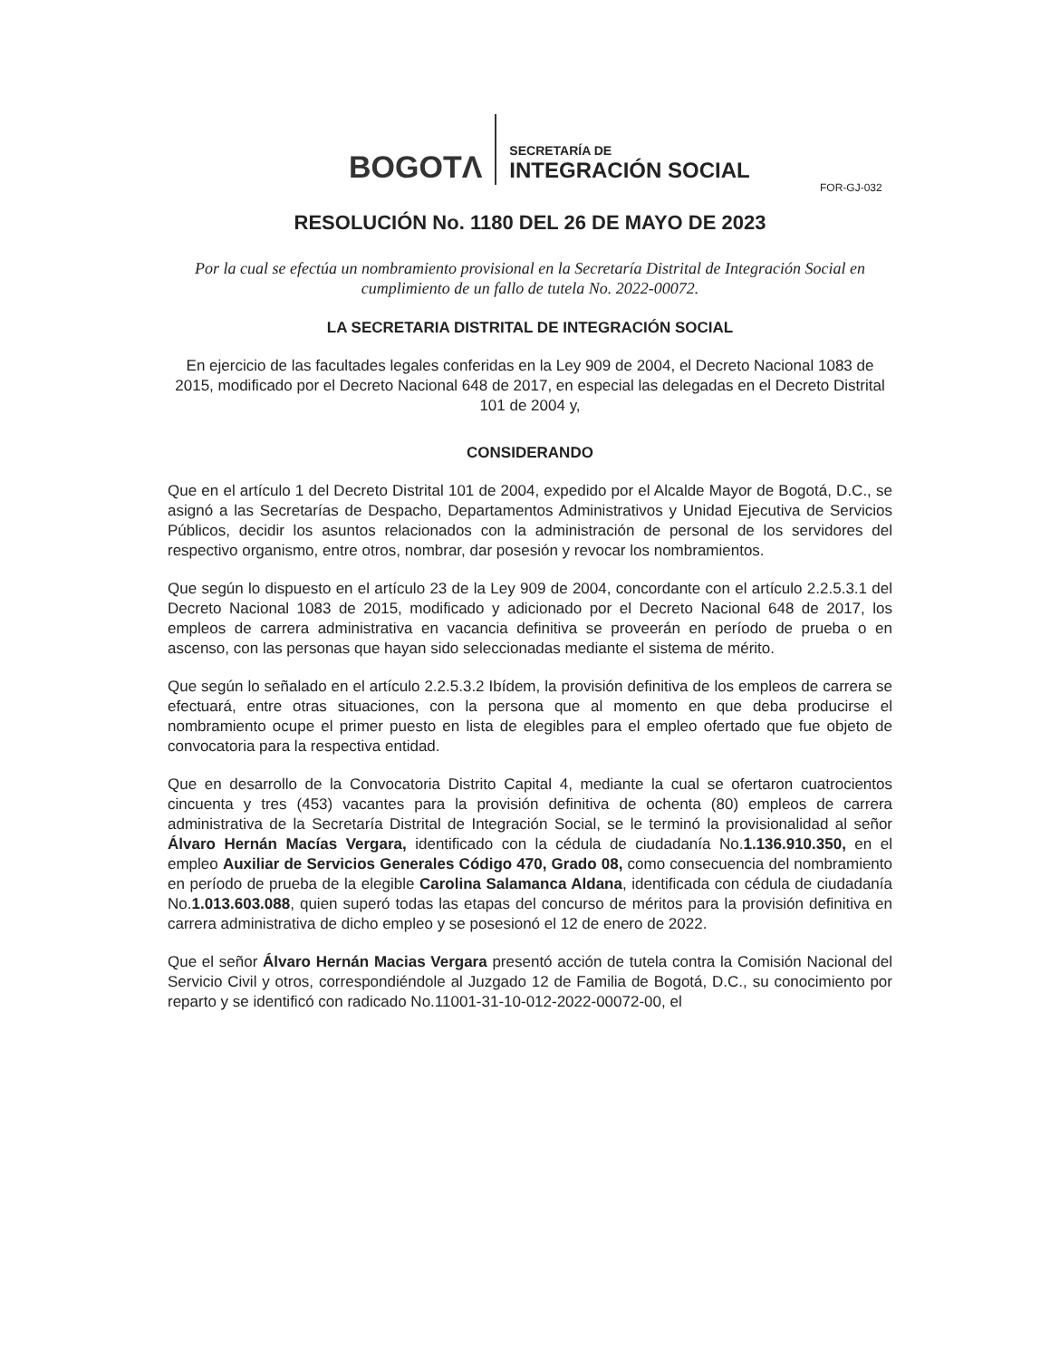BOGOTΛ
SECRETARÍA DE
INTEGRACIÓN SOCIAL
FOR-GJ-032
RESOLUCIÓN No. 1180 DEL 26 DE MAYO DE 2023
Por la cual se efectúa un nombramiento provisional en la Secretaría Distrital de Integración Social en cumplimiento de un fallo de tutela No. 2022-00072.
LA SECRETARIA DISTRITAL DE INTEGRACIÓN SOCIAL
En ejercicio de las facultades legales conferidas en la Ley 909 de 2004, el Decreto Nacional 1083 de 2015, modificado por el Decreto Nacional 648 de 2017, en especial las delegadas en el Decreto Distrital 101 de 2004 y,
CONSIDERANDO
Que en el artículo 1 del Decreto Distrital 101 de 2004, expedido por el Alcalde Mayor de Bogotá, D.C., se asignó a las Secretarías de Despacho, Departamentos Administrativos y Unidad Ejecutiva de Servicios Públicos, decidir los asuntos relacionados con la administración de personal de los servidores del respectivo organismo, entre otros, nombrar, dar posesión y revocar los nombramientos.
Que según lo dispuesto en el artículo 23 de la Ley 909 de 2004, concordante con el artículo 2.2.5.3.1 del Decreto Nacional 1083 de 2015, modificado y adicionado por el Decreto Nacional 648 de 2017, los empleos de carrera administrativa en vacancia definitiva se proveerán en período de prueba o en ascenso, con las personas que hayan sido seleccionadas mediante el sistema de mérito.
Que según lo señalado en el artículo 2.2.5.3.2 Ibídem, la provisión definitiva de los empleos de carrera se efectuará, entre otras situaciones, con la persona que al momento en que deba producirse el nombramiento ocupe el primer puesto en lista de elegibles para el empleo ofertado que fue objeto de convocatoria para la respectiva entidad.
Que en desarrollo de la Convocatoria Distrito Capital 4, mediante la cual se ofertaron cuatrocientos cincuenta y tres (453) vacantes para la provisión definitiva de ochenta (80) empleos de carrera administrativa de la Secretaría Distrital de Integración Social, se le terminó la provisionalidad al señor Álvaro Hernán Macías Vergara, identificado con la cédula de ciudadanía No.1.136.910.350, en el empleo Auxiliar de Servicios Generales Código 470, Grado 08, como consecuencia del nombramiento en período de prueba de la elegible Carolina Salamanca Aldana, identificada con cédula de ciudadanía No.1.013.603.088, quien superó todas las etapas del concurso de méritos para la provisión definitiva en carrera administrativa de dicho empleo y se posesionó el 12 de enero de 2022.
Que el señor Álvaro Hernán Macias Vergara presentó acción de tutela contra la Comisión Nacional del Servicio Civil y otros, correspondiéndole al Juzgado 12 de Familia de Bogotá, D.C., su conocimiento por reparto y se identificó con radicado No.11001-31-10-012-2022-00072-00, el